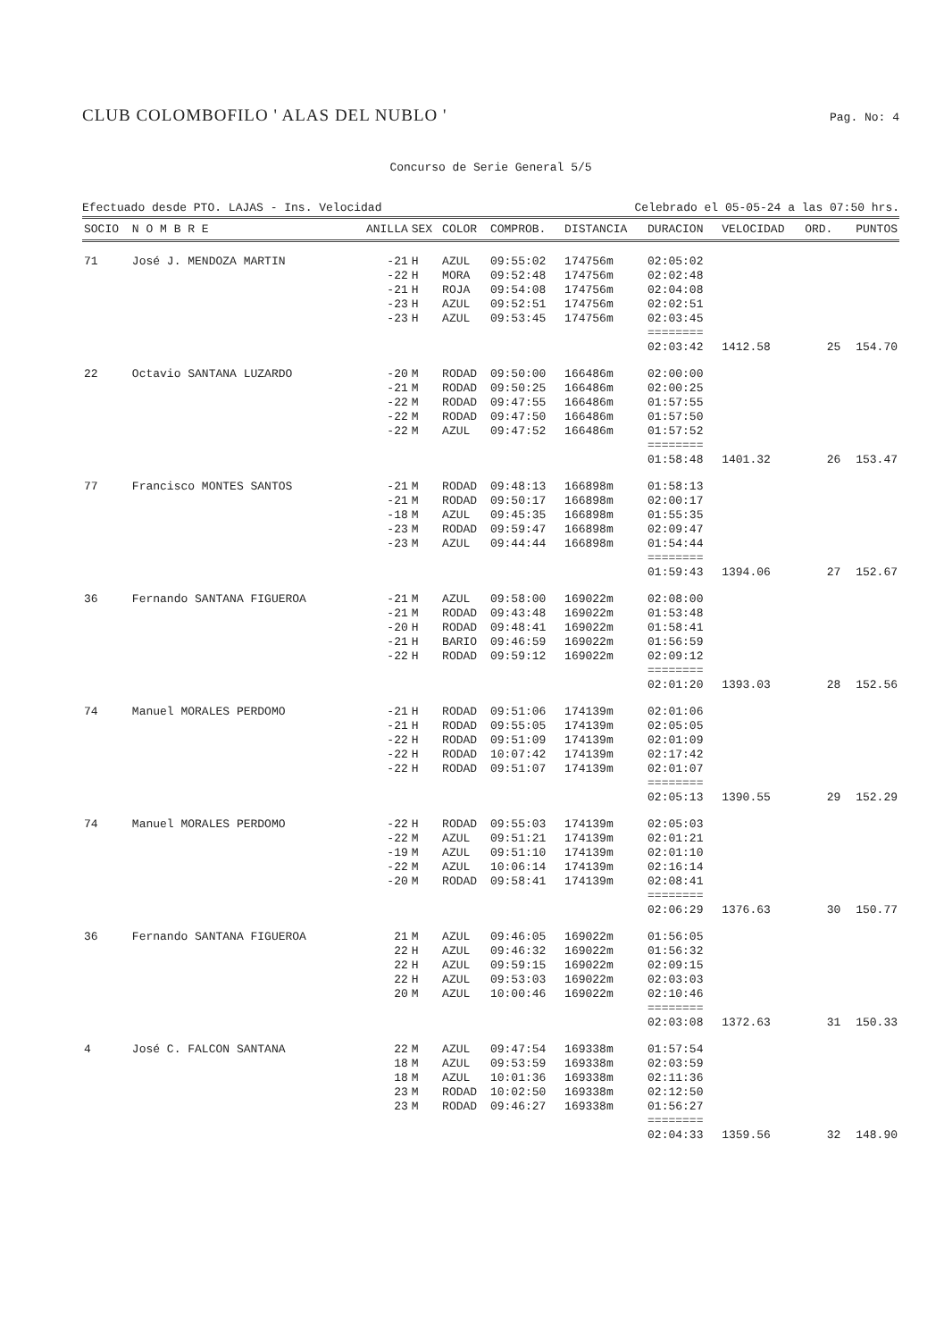CLUB COLOMBOFILO ' ALAS DEL NUBLO '
Pag. No: 4
Concurso de Serie General 5/5
Efectuado desde PTO. LAJAS - Ins. Velocidad Celebrado el 05-05-24 a las 07:50 hrs.
| SOCIO | N O M B R E | ANILLA | SEX | COLOR | COMPROB. | DISTANCIA | DURACION | VELOCIDAD | ORD. | PUNTOS |
| --- | --- | --- | --- | --- | --- | --- | --- | --- | --- | --- |
| 71 | José J. MENDOZA MARTIN | -21 | H | AZUL | 09:55:02 | 174756m | 02:05:02 | | | |
| | | -22 | H | MORA | 09:52:48 | 174756m | 02:02:48 | | | |
| | | -21 | H | ROJA | 09:54:08 | 174756m | 02:04:08 | | | |
| | | -23 | H | AZUL | 09:52:51 | 174756m | 02:02:51 | | | |
| | | -23 | H | AZUL | 09:53:45 | 174756m | 02:03:45 | | | |
| | | | | | | | ======== 02:03:42 | 1412.58 | 25 | 154.70 |
| 22 | Octavio SANTANA LUZARDO | -20 | M | RODAD | 09:50:00 | 166486m | 02:00:00 | | | |
| | | -21 | M | RODAD | 09:50:25 | 166486m | 02:00:25 | | | |
| | | -22 | M | RODAD | 09:47:55 | 166486m | 01:57:55 | | | |
| | | -22 | M | RODAD | 09:47:50 | 166486m | 01:57:50 | | | |
| | | -22 | M | AZUL | 09:47:52 | 166486m | 01:57:52 | | | |
| | | | | | | | ======== 01:58:48 | 1401.32 | 26 | 153.47 |
| 77 | Francisco MONTES SANTOS | -21 | M | RODAD | 09:48:13 | 166898m | 01:58:13 | | | |
| | | -21 | M | RODAD | 09:50:17 | 166898m | 02:00:17 | | | |
| | | -18 | M | AZUL | 09:45:35 | 166898m | 01:55:35 | | | |
| | | -23 | M | RODAD | 09:59:47 | 166898m | 02:09:47 | | | |
| | | -23 | M | AZUL | 09:44:44 | 166898m | 01:54:44 | | | |
| | | | | | | | ======== 01:59:43 | 1394.06 | 27 | 152.67 |
| 36 | Fernando SANTANA FIGUEROA | -21 | M | AZUL | 09:58:00 | 169022m | 02:08:00 | | | |
| | | -21 | M | RODAD | 09:43:48 | 169022m | 01:53:48 | | | |
| | | -20 | H | RODAD | 09:48:41 | 169022m | 01:58:41 | | | |
| | | -21 | H | BARIO | 09:46:59 | 169022m | 01:56:59 | | | |
| | | -22 | H | RODAD | 09:59:12 | 169022m | 02:09:12 | | | |
| | | | | | | | ======== 02:01:20 | 1393.03 | 28 | 152.56 |
| 74 | Manuel MORALES PERDOMO | -21 | H | RODAD | 09:51:06 | 174139m | 02:01:06 | | | |
| | | -21 | H | RODAD | 09:55:05 | 174139m | 02:05:05 | | | |
| | | -22 | H | RODAD | 09:51:09 | 174139m | 02:01:09 | | | |
| | | -22 | H | RODAD | 10:07:42 | 174139m | 02:17:42 | | | |
| | | -22 | H | RODAD | 09:51:07 | 174139m | 02:01:07 | | | |
| | | | | | | | ======== 02:05:13 | 1390.55 | 29 | 152.29 |
| 74 | Manuel MORALES PERDOMO | -22 | H | RODAD | 09:55:03 | 174139m | 02:05:03 | | | |
| | | -22 | M | AZUL | 09:51:21 | 174139m | 02:01:21 | | | |
| | | -19 | M | AZUL | 09:51:10 | 174139m | 02:01:10 | | | |
| | | -22 | M | AZUL | 10:06:14 | 174139m | 02:16:14 | | | |
| | | -20 | M | RODAD | 09:58:41 | 174139m | 02:08:41 | | | |
| | | | | | | | ======== 02:06:29 | 1376.63 | 30 | 150.77 |
| 36 | Fernando SANTANA FIGUEROA | 21 | M | AZUL | 09:46:05 | 169022m | 01:56:05 | | | |
| | | 22 | H | AZUL | 09:46:32 | 169022m | 01:56:32 | | | |
| | | 22 | H | AZUL | 09:59:15 | 169022m | 02:09:15 | | | |
| | | 22 | H | AZUL | 09:53:03 | 169022m | 02:03:03 | | | |
| | | 20 | M | AZUL | 10:00:46 | 169022m | 02:10:46 | | | |
| | | | | | | | ======== 02:03:08 | 1372.63 | 31 | 150.33 |
| 4 | José C. FALCON SANTANA | 22 | M | AZUL | 09:47:54 | 169338m | 01:57:54 | | | |
| | | 18 | M | AZUL | 09:53:59 | 169338m | 02:03:59 | | | |
| | | 18 | M | AZUL | 10:01:36 | 169338m | 02:11:36 | | | |
| | | 23 | M | RODAD | 10:02:50 | 169338m | 02:12:50 | | | |
| | | 23 | M | RODAD | 09:46:27 | 169338m | 01:56:27 | | | |
| | | | | | | | ======== 02:04:33 | 1359.56 | 32 | 148.90 |